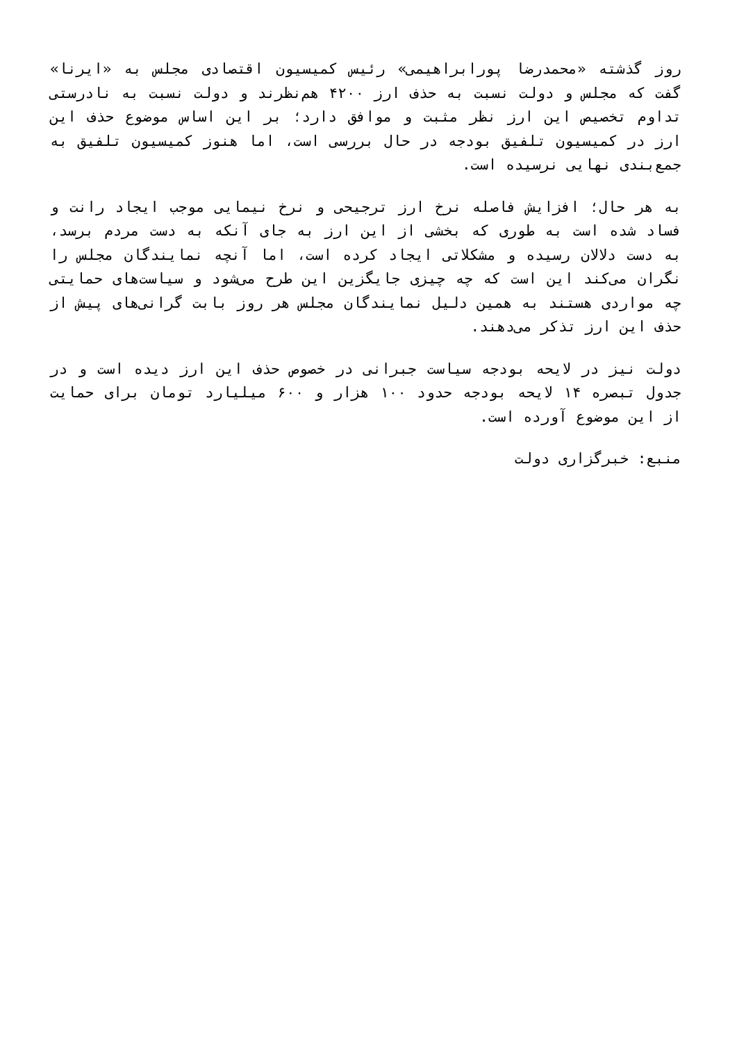روز گذشته «محمدرضا پورابراهیمی» رئیس کمیسیون اقتصادی مجلس به «ایرنا» گفت که مجلس و دولت نسبت به حذف ارز ۴۲۰۰ هم‌نظرند و دولت نسبت به نادرستی تداوم تخصیص این ارز نظر مثبت و موافق دارد؛ بر این اساس موضوع حذف این ارز در کمیسیون تلفیق بودجه در حال بررسی است، اما هنوز کمیسیون تلفیق به جمع‌بندی نهایی نرسیده است.
به هر حال؛ افزایش فاصله نرخ ارز ترجیحی و نرخ نیمایی موجب ایجاد رانت و فساد شده است به طوری که بخشی از این ارز به جای آنکه به دست مردم برسد، به دست دلالان رسیده و مشکلاتی ایجاد کرده است، اما آنچه نمایندگان مجلس را نگران می‌کند این است که چه چیزی جایگزین این طرح می‌شود و سیاست‌های حمایتی چه مواردی هستند به همین دلیل نمایندگان مجلس هر روز بابت گرانی‌های پیش از حذف این ارز تذکر می‌دهند.
دولت نیز در لایحه بودجه سیاست جبرانی در خصوص حذف این ارز دیده است و در جدول تبصره ۱۴ لایحه بودجه حدود ۱۰۰ هزار و ۶۰۰ میلیارد تومان برای حمایت از این موضوع آورده است.
منبع: خبرگزاری دولت